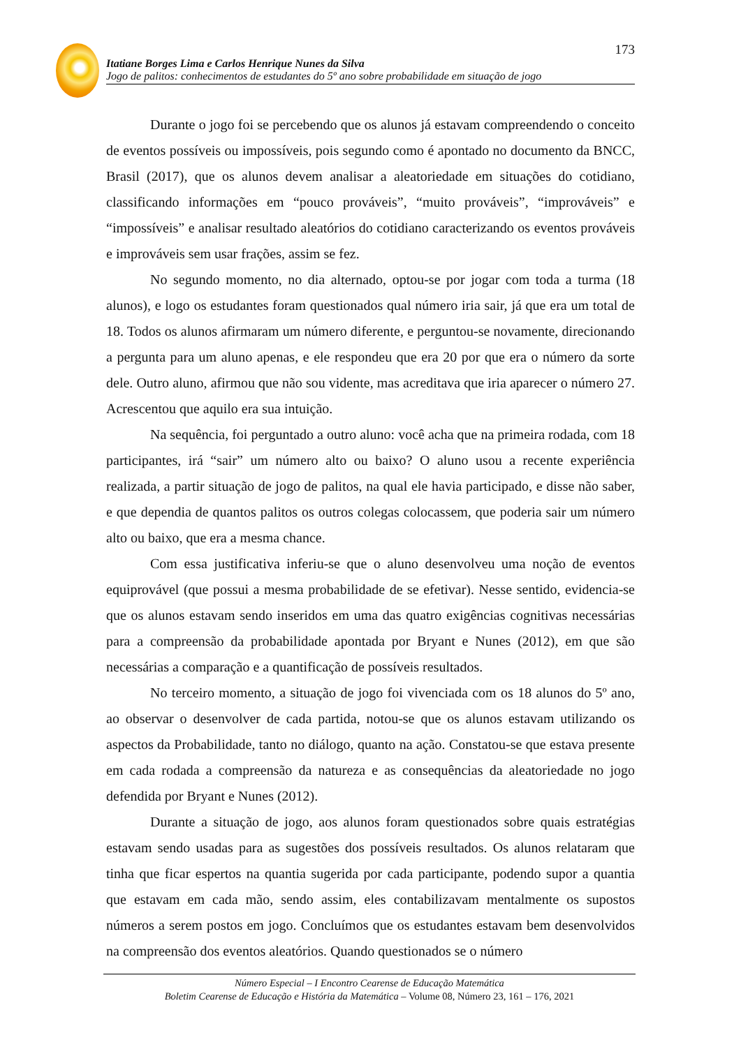173
Itatiane Borges Lima e Carlos Henrique Nunes da Silva
Jogo de palitos: conhecimentos de estudantes do 5º ano sobre probabilidade em situação de jogo
Durante o jogo foi se percebendo que os alunos já estavam compreendendo o conceito de eventos possíveis ou impossíveis, pois segundo como é apontado no documento da BNCC, Brasil (2017), que os alunos devem analisar a aleatoriedade em situações do cotidiano, classificando informações em “pouco prováveis”, “muito prováveis”, “improváveis” e “impossíveis” e analisar resultado aleatórios do cotidiano caracterizando os eventos prováveis e improváveis sem usar frações, assim se fez.
No segundo momento, no dia alternado, optou-se por jogar com toda a turma (18 alunos), e logo os estudantes foram questionados qual número iria sair, já que era um total de 18. Todos os alunos afirmaram um número diferente, e perguntou-se novamente, direcionando a pergunta para um aluno apenas, e ele respondeu que era 20 por que era o número da sorte dele. Outro aluno, afirmou que não sou vidente, mas acreditava que iria aparecer o número 27. Acrescentou que aquilo era sua intuição.
Na sequência, foi perguntado a outro aluno: você acha que na primeira rodada, com 18 participantes, irá “sair” um número alto ou baixo? O aluno usou a recente experiência realizada, a partir situação de jogo de palitos, na qual ele havia participado, e disse não saber, e que dependia de quantos palitos os outros colegas colocassem, que poderia sair um número alto ou baixo, que era a mesma chance.
Com essa justificativa inferiu-se que o aluno desenvolveu uma noção de eventos equiprovável (que possui a mesma probabilidade de se efetivar). Nesse sentido, evidencia-se que os alunos estavam sendo inseridos em uma das quatro exigências cognitivas necessárias para a compreensão da probabilidade apontada por Bryant e Nunes (2012), em que são necessárias a comparação e a quantificação de possíveis resultados.
No terceiro momento, a situação de jogo foi vivenciada com os 18 alunos do 5º ano, ao observar o desenvolver de cada partida, notou-se que os alunos estavam utilizando os aspectos da Probabilidade, tanto no diálogo, quanto na ação. Constatou-se que estava presente em cada rodada a compreensão da natureza e as consequências da aleatoriedade no jogo defendida por Bryant e Nunes (2012).
Durante a situação de jogo, aos alunos foram questionados sobre quais estratégias estavam sendo usadas para as sugestões dos possíveis resultados. Os alunos relataram que tinha que ficar espertos na quantia sugerida por cada participante, podendo supor a quantia que estavam em cada mão, sendo assim, eles contabilizavam mentalmente os supostos números a serem postos em jogo. Concluímos que os estudantes estavam bem desenvolvidos na compreensão dos eventos aleatórios. Quando questionados se o número
Número Especial – I Encontro Cearense de Educação Matemática
Boletim Cearense de Educação e História da Matemática – Volume 08, Número 23, 161 – 176, 2021